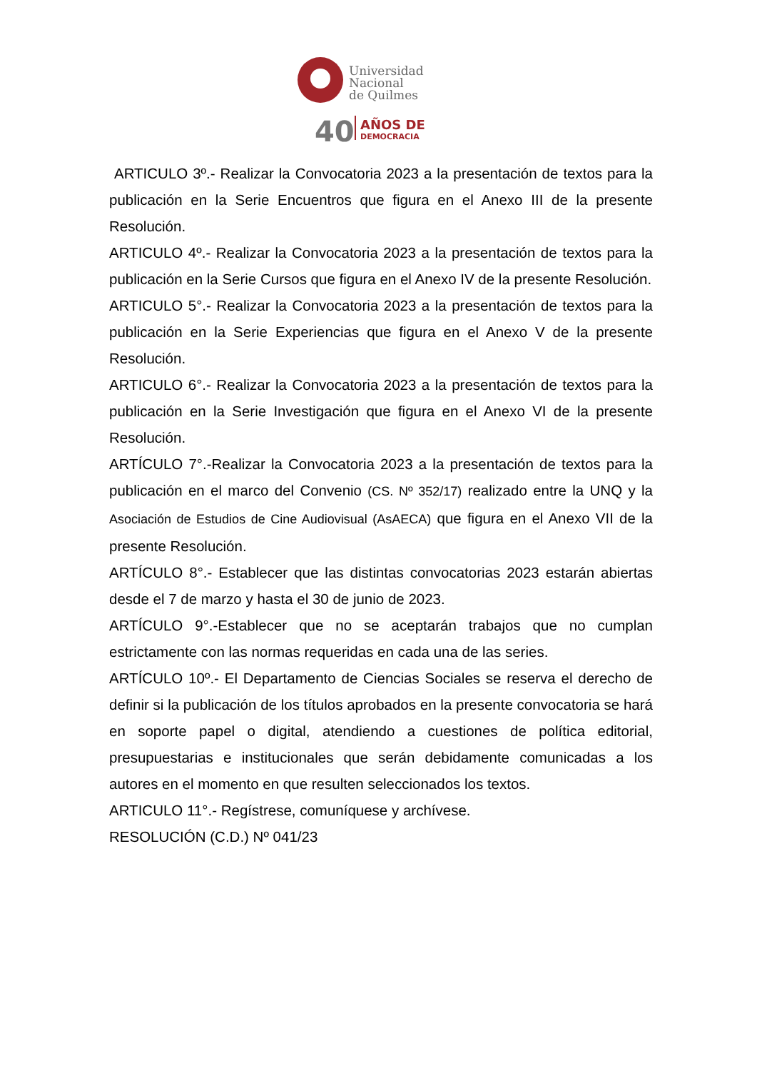Universidad
Nacional
de Quilmes
40
AÑOS DE
DEMOCRACIA
ARTICULO 3º.- Realizar la Convocatoria 2023 a la presentación de textos para la publicación en la Serie Encuentros que figura en el Anexo III de la presente Resolución.
ARTICULO 4º.- Realizar la Convocatoria 2023 a la presentación de textos para la publicación en la Serie Cursos que figura en el Anexo IV de la presente Resolución.
ARTICULO 5°.- Realizar la Convocatoria 2023 a la presentación de textos para la publicación en la Serie Experiencias que figura en el Anexo V de la presente Resolución.
ARTICULO 6°.- Realizar la Convocatoria 2023 a la presentación de textos para la publicación en la Serie Investigación que figura en el Anexo VI de la presente Resolución.
ARTÍCULO 7°.-Realizar la Convocatoria 2023 a la presentación de textos para la publicación en el marco del Convenio (CS. Nº 352/17) realizado entre la UNQ y la Asociación de Estudios de Cine Audiovisual (AsAECA) que figura en el Anexo VII de la presente Resolución.
ARTÍCULO 8°.- Establecer que las distintas convocatorias 2023 estarán abiertas desde el 7 de marzo y hasta el 30 de junio de 2023.
ARTÍCULO 9°.-Establecer que no se aceptarán trabajos que no cumplan estrictamente con las normas requeridas en cada una de las series.
ARTÍCULO 10º.- El Departamento de Ciencias Sociales se reserva el derecho de definir si la publicación de los títulos aprobados en la presente convocatoria se hará en soporte papel o digital, atendiendo a cuestiones de política editorial, presupuestarias e institucionales que serán debidamente comunicadas a los autores en el momento en que resulten seleccionados los textos.
ARTICULO 11°.- Regístrese, comuníquese y archívese.
RESOLUCIÓN (C.D.) Nº 041/23